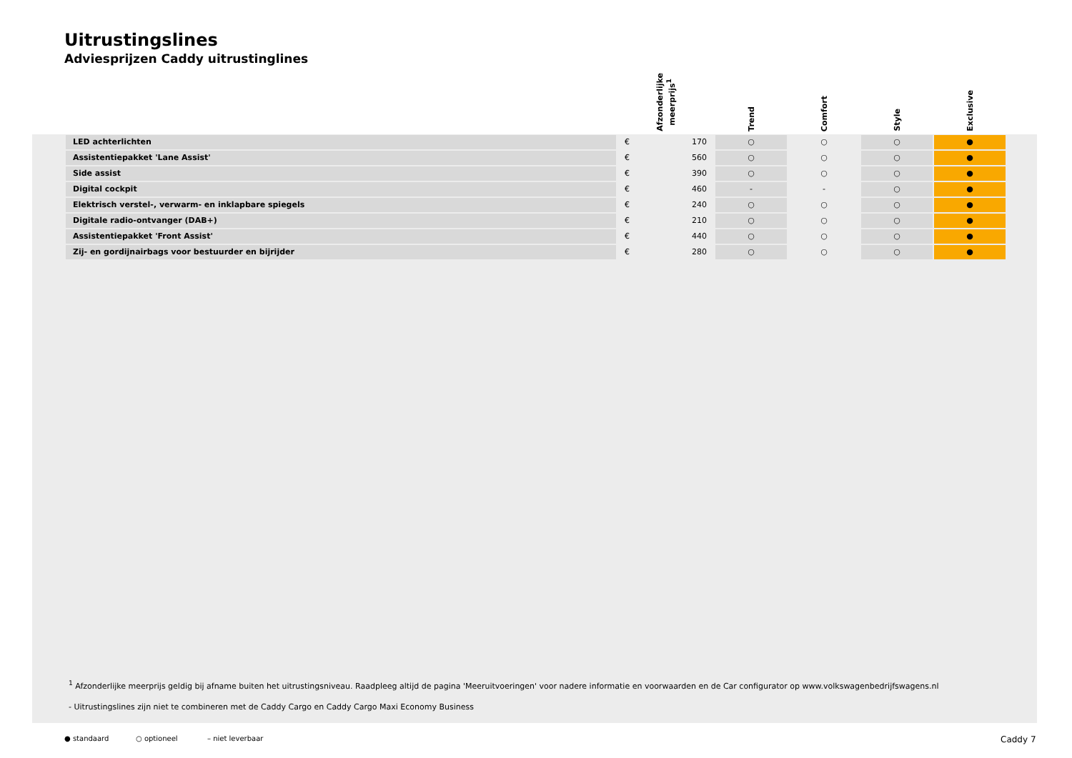Uitrustingslines
Adviesprijzen Caddy uitrustinglines
| | Afzonderlijke meerprijs<sup>1</sup> | Trend | Comfort | Style | Exclusive |
| --- | --- | --- | --- | --- | --- |
| LED achterlichten | € 170 | ○ | ○ | ○ | ● |
| Assistentiepakket 'Lane Assist' | € 560 | ○ | ○ | ○ | ● |
| Side assist | € 390 | ○ | ○ | ○ | ● |
| Digital cockpit | € 460 | - | - | ○ | ● |
| Elektrisch verstel-, verwarm- en inklapbare spiegels | € 240 | ○ | ○ | ○ | ● |
| Digitale radio-ontvanger (DAB+) | € 210 | ○ | ○ | ○ | ● |
| Assistentiepakket 'Front Assist' | € 440 | ○ | ○ | ○ | ● |
| Zij- en gordijnairbags voor bestuurder en bijrijder | € 280 | ○ | ○ | ○ | ● |
<sup>1</sup> Afzonderlijke meerprijs geldig bij afname buiten het uitrustingsniveau. Raadpleeg altijd de pagina 'Meeruitvoeringen' voor nadere informatie en voorwaarden en de Car configurator op www.volkswagenbedrijfswagens.nl
- Uitrustingslines zijn niet te combineren met de Caddy Cargo en Caddy Cargo Maxi Economy Business
● standaard ○ optioneel – niet leverbaar Caddy 7